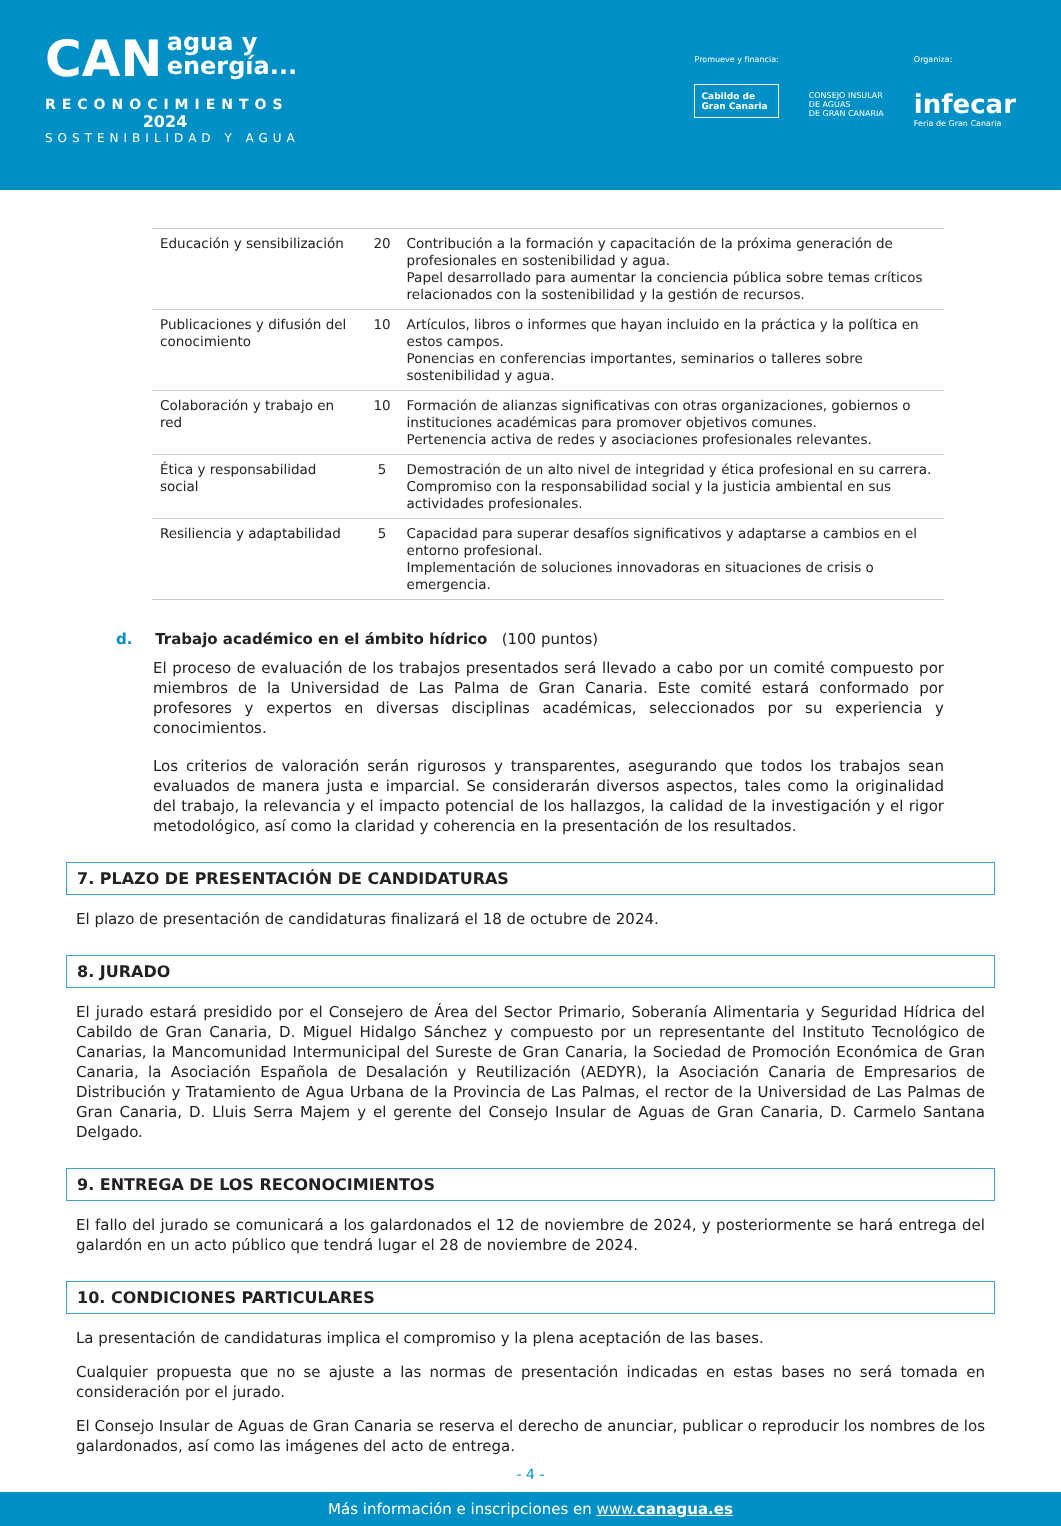CAN
agua y
energía...
RECONOCIMIENTOS
2024
SOSTENIBILIDAD Y AGUA
Promueve y financia:
Cabildo de
Gran Canaria
CONSEJO INSULAR
DE AGUAS
DE GRAN CANARIA
Organiza:
infecar
Feria de Gran Canaria
| Educación y sensibilización | 20 | Contribución a la formación y capacitación de la próxima generación de profesionales en sostenibilidad y agua. Papel desarrollado para aumentar la conciencia pública sobre temas críticos relacionados con la sostenibilidad y la gestión de recursos. |
| Publicaciones y difusión del conocimiento | 10 | Artículos, libros o informes que hayan incluido en la práctica y la política en estos campos. Ponencias en conferencias importantes, seminarios o talleres sobre sostenibilidad y agua. |
| Colaboración y trabajo en red | 10 | Formación de alianzas significativas con otras organizaciones, gobiernos o instituciones académicas para promover objetivos comunes. Pertenencia activa de redes y asociaciones profesionales relevantes. |
| Ética y responsabilidad social | 5 | Demostración de un alto nivel de integridad y ética profesional en su carrera. Compromiso con la responsabilidad social y la justicia ambiental en sus actividades profesionales. |
| Resiliencia y adaptabilidad | 5 | Capacidad para superar desafíos significativos y adaptarse a cambios en el entorno profesional. Implementación de soluciones innovadoras en situaciones de crisis o emergencia. |
d. Trabajo académico en el ámbito hídrico (100 puntos)
El proceso de evaluación de los trabajos presentados será llevado a cabo por un comité compuesto por miembros de la Universidad de Las Palma de Gran Canaria. Este comité estará conformado por profesores y expertos en diversas disciplinas académicas, seleccionados por su experiencia y conocimientos.
Los criterios de valoración serán rigurosos y transparentes, asegurando que todos los trabajos sean evaluados de manera justa e imparcial. Se considerarán diversos aspectos, tales como la originalidad del trabajo, la relevancia y el impacto potencial de los hallazgos, la calidad de la investigación y el rigor metodológico, así como la claridad y coherencia en la presentación de los resultados.
7. PLAZO DE PRESENTACIÓN DE CANDIDATURAS
El plazo de presentación de candidaturas finalizará el 18 de octubre de 2024.
8. JURADO
El jurado estará presidido por el Consejero de Área del Sector Primario, Soberanía Alimentaria y Seguridad Hídrica del Cabildo de Gran Canaria, D. Miguel Hidalgo Sánchez y compuesto por un representante del Instituto Tecnológico de Canarias, la Mancomunidad Intermunicipal del Sureste de Gran Canaria, la Sociedad de Promoción Económica de Gran Canaria, la Asociación Española de Desalación y Reutilización (AEDYR), la Asociación Canaria de Empresarios de Distribución y Tratamiento de Agua Urbana de la Provincia de Las Palmas, el rector de la Universidad de Las Palmas de Gran Canaria, D. Lluis Serra Majem y el gerente del Consejo Insular de Aguas de Gran Canaria, D. Carmelo Santana Delgado.
9. ENTREGA DE LOS RECONOCIMIENTOS
El fallo del jurado se comunicará a los galardonados el 12 de noviembre de 2024, y posteriormente se hará entrega del galardón en un acto público que tendrá lugar el 28 de noviembre de 2024.
10. CONDICIONES PARTICULARES
La presentación de candidaturas implica el compromiso y la plena aceptación de las bases.
Cualquier propuesta que no se ajuste a las normas de presentación indicadas en estas bases no será tomada en consideración por el jurado.
El Consejo Insular de Aguas de Gran Canaria se reserva el derecho de anunciar, publicar o reproducir los nombres de los galardonados, así como las imágenes del acto de entrega.
- 4 -
Más información e inscripciones en www.canagua.es